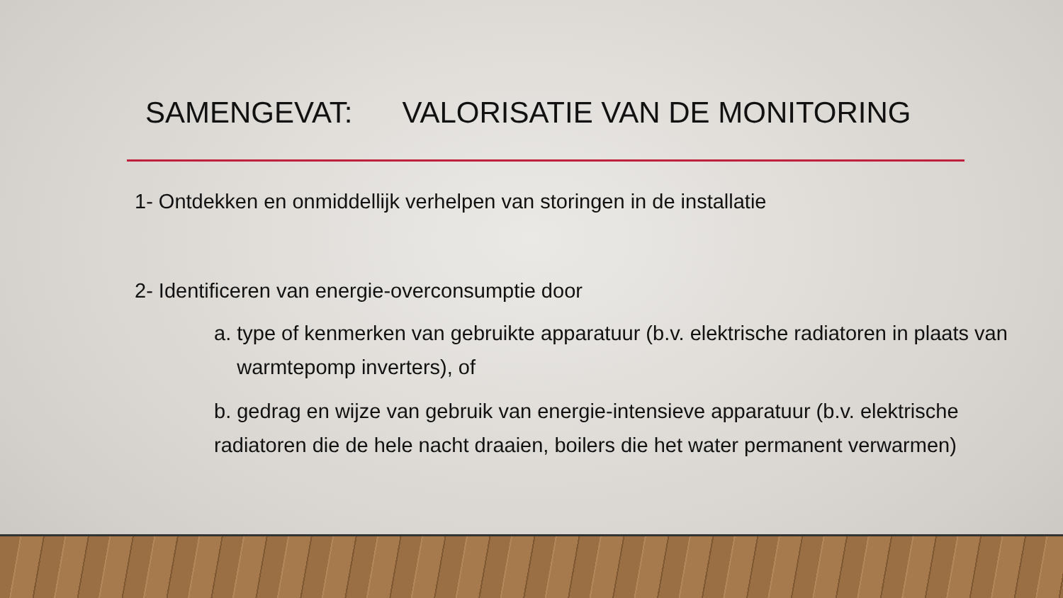SAMENGEVAT: VALORISATIE VAN DE MONITORING
1- Ontdekken en onmiddellijk verhelpen van storingen in de installatie
2- Identificeren van energie-overconsumptie door
a. type of kenmerken van gebruikte apparatuur (b.v. elektrische radiatoren in plaats van
warmtepomp inverters), of
b. gedrag en wijze van gebruik van energie-intensieve apparatuur (b.v. elektrische
radiatoren die de hele nacht draaien, boilers die het water permanent verwarmen)